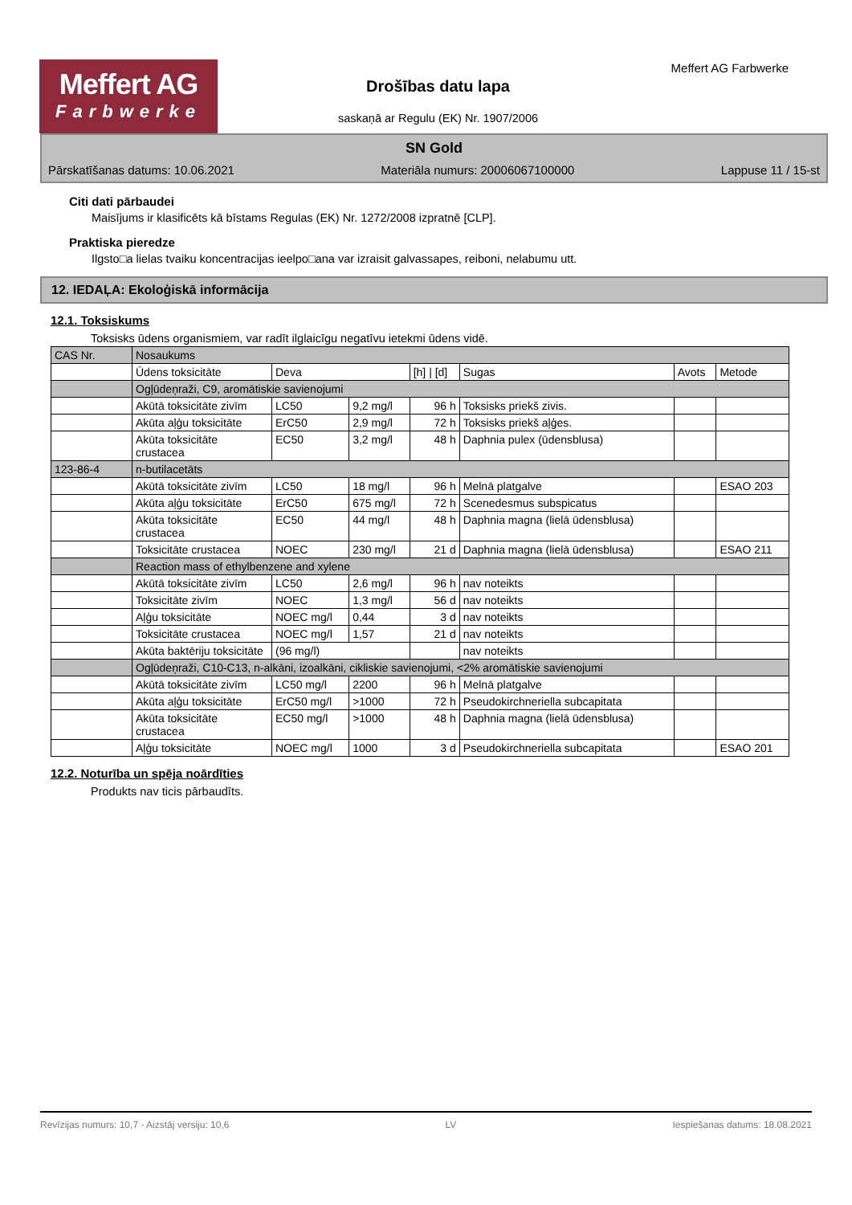Meffert AG
Farbwerke
Meffert AG Farbwerke
Drošības datu lapa
saskaņā ar Regulu (EK) Nr. 1907/2006
SN Gold
Pārskatīšanas datums: 10.06.2021 Materiāla numurs: 20006067100000 Lappuse 11 / 15-st
Citi dati pārbaudei
Maisījums ir klasificēts kā bīstams Regulas (EK) Nr. 1272/2008 izpratnē [CLP].
Praktiska pieredze
Ilgsto□a lielas tvaiku koncentracijas ieelpo□ana var izraisit galvassapes, reiboni, nelabumu utt.
12. IEDAĻA: Ekoloģiskā informācija
12.1. Toksiskums
Toksisks ūdens organismiem, var radīt ilglaicīgu negatīvu ietekmi ūdens vidē.
| CAS Nr. | Nosaukums | | | | | | |
| --- | --- | --- | --- | --- | --- | --- | --- |
| | Ūdens toksicitāte | Deva | | [h] / [d] | Sugas | Avots | Metode |
| | Ogļūdeņraži, C9, aromātiskie savienojumi | | | | | | |
| | Akūtā toksicitāte zivīm | LC50 | 9,2 mg/l | 96 h | Toksisks priekš zivis. | | |
| | Akūta aļģu toksicitāte | ErC50 | 2,9 mg/l | 72 h | Toksisks priekš aļģes. | | |
| | Akūta toksicitāte crustacea | EC50 | 3,2 mg/l | 48 h | Daphnia pulex (ūdensblusa) | | |
| 123-86-4 | n-butilacetāts | | | | | | |
| | Akūtā toksicitāte zivīm | LC50 | 18 mg/l | 96 h | Melnā platgalve | | ESAO 203 |
| | Akūta aļģu toksicitāte | ErC50 | 675 mg/l | 72 h | Scenedesmus subspicatus | | |
| | Akūta toksicitāte crustacea | EC50 | 44 mg/l | 48 h | Daphnia magna (lielā ūdensblusa) | | |
| | Toksicitāte crustacea | NOEC | 230 mg/l | 21 d | Daphnia magna (lielā ūdensblusa) | | ESAO 211 |
| | Reaction mass of ethylbenzene and xylene | | | | | | |
| | Akūtā toksicitāte zivīm | LC50 | 2,6 mg/l | 96 h | nav noteikts | | |
| | Toksicitāte zivīm | NOEC | 1,3 mg/l | 56 d | nav noteikts | | |
| | Aļģu toksicitāte | NOEC mg/l | 0,44 | 3 d | nav noteikts | | |
| | Toksicitāte crustacea | NOEC mg/l | 1,57 | 21 d | nav noteikts | | |
| | Akūta baktēriju toksicitāte | (96 mg/l) | | | nav noteikts | | |
| | Ogļūdeņraži, C10-C13, n-alkāni, izoalkāni, cikliskie savienojumi, <2% aromātiskie savienojumi | | | | | | |
| | Akūtā toksicitāte zivīm | LC50 mg/l | 2200 | 96 h | Melnā platgalve | | |
| | Akūta aļģu toksicitāte | ErC50 mg/l | >1000 | 72 h | Pseudokirchneriella subcapitata | | |
| | Akūta toksicitāte crustacea | EC50 mg/l | >1000 | 48 h | Daphnia magna (lielā ūdensblusa) | | |
| | Aļģu toksicitāte | NOEC mg/l | 1000 | 3 d | Pseudokirchneriella subcapitata | | ESAO 201 |
12.2. Noturība un spēja noārdīties
Produkts nav ticis pārbaudīts.
Revīzijas numurs: 10,7 - Aizstāj versiju: 10,6 LV Iespiešanas datums: 18.08.2021